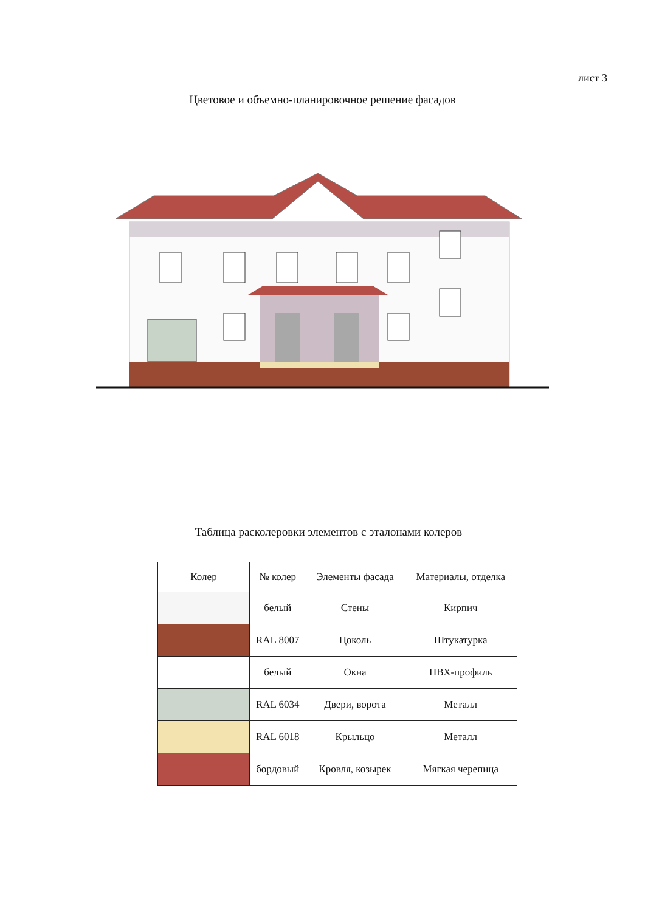лист 3
Цветовое и объемно-планировочное решение фасадов
Таблица расколеровки элементов с эталонами колеров
| Колер | № колер | Элементы фасада | Материалы, отделка |
| --- | --- | --- | --- |
| | белый | Стены | Кирпич |
| | RAL 8007 | Цоколь | Штукатурка |
| | белый | Окна | ПВХ-профиль |
| | RAL 6034 | Двери, ворота | Металл |
| | RAL 6018 | Крыльцо | Металл |
| | бордовый | Кровля, козырек | Мягкая черепица |